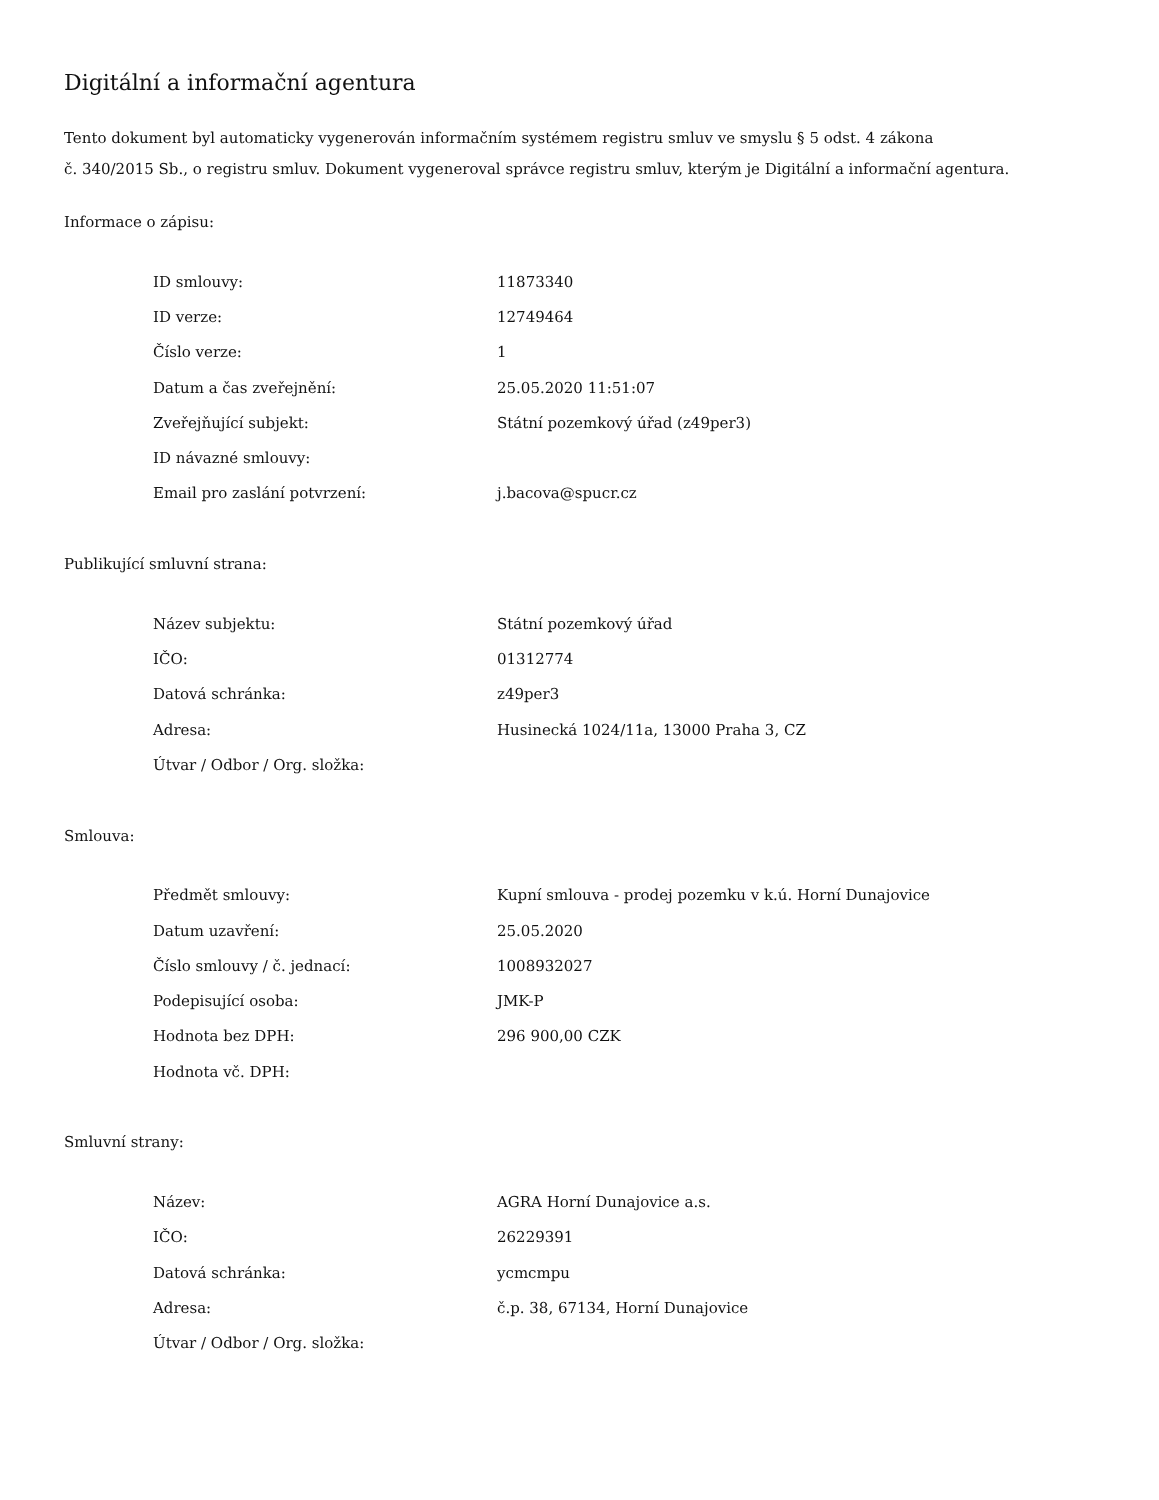Digitální a informační agentura
Tento dokument byl automaticky vygenerován informačním systémem registru smluv ve smyslu § 5 odst. 4 zákona
č. 340/2015 Sb., o registru smluv. Dokument vygeneroval správce registru smluv, kterým je Digitální a informační agentura.
Informace o zápisu:
| ID smlouvy: | 11873340 |
| ID verze: | 12749464 |
| Číslo verze: | 1 |
| Datum a čas zveřejnění: | 25.05.2020 11:51:07 |
| Zveřejňující subjekt: | Státní pozemkový úřad (z49per3) |
| ID návazné smlouvy: | |
| Email pro zaslání potvrzení: | j.bacova@spucr.cz |
Publikující smluvní strana:
| Název subjektu: | Státní pozemkový úřad |
| IČO: | 01312774 |
| Datová schránka: | z49per3 |
| Adresa: | Husinecká 1024/11a, 13000 Praha 3, CZ |
| Útvar / Odbor / Org. složka: | |
Smlouva:
| Předmět smlouvy: | Kupní smlouva - prodej pozemku v k.ú. Horní Dunajovice |
| Datum uzavření: | 25.05.2020 |
| Číslo smlouvy / č. jednací: | 1008932027 |
| Podepisující osoba: | JMK-P |
| Hodnota bez DPH: | 296 900,00 CZK |
| Hodnota vč. DPH: | |
Smluvní strany:
| Název: | AGRA Horní Dunajovice a.s. |
| IČO: | 26229391 |
| Datová schránka: | ycmcmpu |
| Adresa: | č.p. 38, 67134, Horní Dunajovice |
| Útvar / Odbor / Org. složka: | |